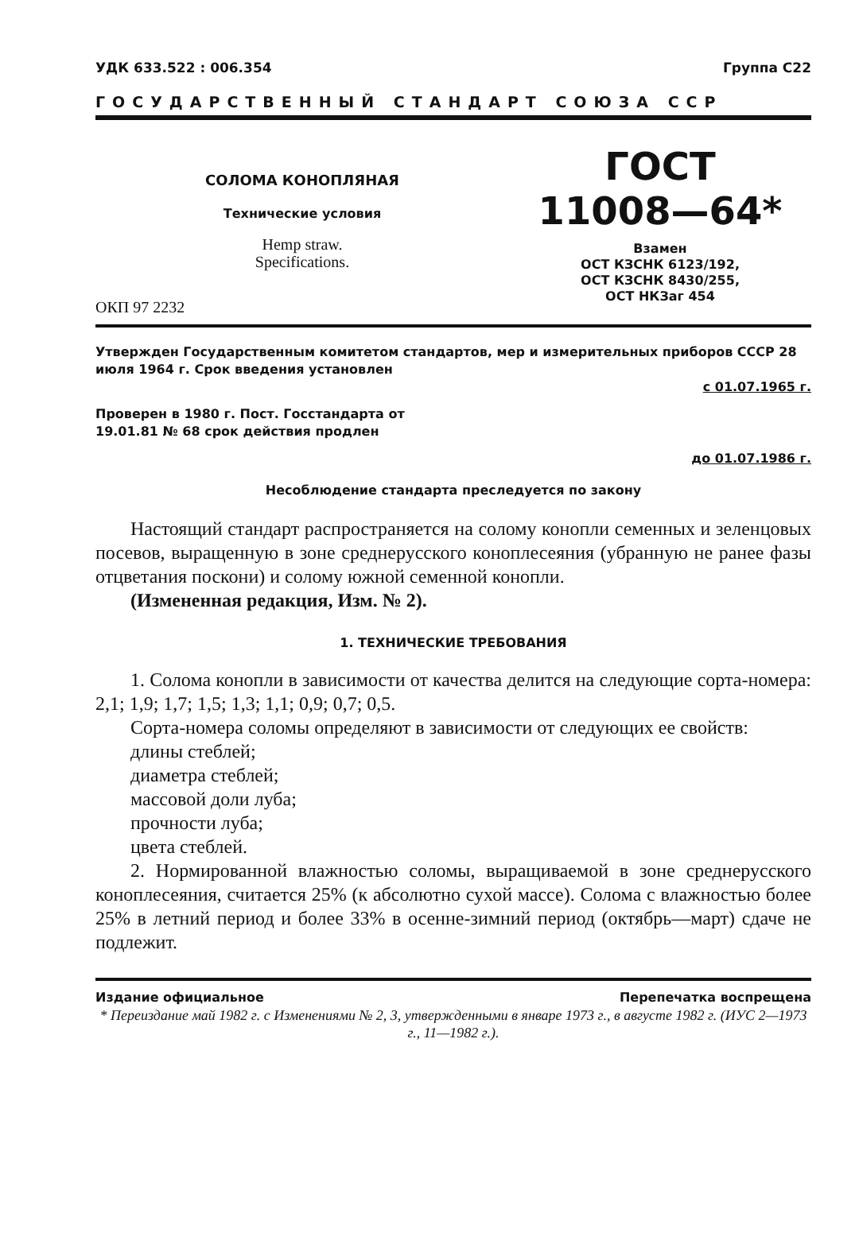УДК 633.522 : 006.354 Группа С22
ГОСУДАРСТВЕННЫЙ СТАНДАРТ СОЮЗА ССР
СОЛОМА КОНОПЛЯНАЯ
Технические условия
Hemp straw.
Specifications.
ОКП 97 2232
ГОСТ
11008—64*
Взамен
ОСТ КЗСНК 6123/192,
ОСТ КЗСНК 8430/255,
ОСТ НКЗаг 454
Утвержден Государственным комитетом стандартов, мер и измерительных приборов СССР 28 июля 1964 г. Срок введения установлен
с 01.07.1965 г.
Проверен в 1980 г. Пост. Госстандарта от
19.01.81 № 68 срок действия продлен
до 01.07.1986 г.
Несоблюдение стандарта преследуется по закону
Настоящий стандарт распространяется на солому конопли семенных и зеленцовых посевов, выращенную в зоне среднерусского коноплесеяния (убранную не ранее фазы отцветания поскони) и солому южной семенной конопли.
(Измененная редакция, Изм. № 2).
1. ТЕХНИЧЕСКИЕ ТРЕБОВАНИЯ
1. Солома конопли в зависимости от качества делится на следующие сорта-номера: 2,1; 1,9; 1,7; 1,5; 1,3; 1,1; 0,9; 0,7; 0,5.
Сорта-номера соломы определяют в зависимости от следующих ее свойств:
длины стеблей;
диаметра стеблей;
массовой доли луба;
прочности луба;
цвета стеблей.
2. Нормированной влажностью соломы, выращиваемой в зоне среднерусского коноплесеяния, считается 25% (к абсолютно сухой массе). Солома с влажностью более 25% в летний период и более 33% в осенне-зимний период (октябрь—март) сдаче не подлежит.
Издание официальное Перепечатка воспрещена
* Переиздание май 1982 г. с Изменениями № 2, 3, утвержденными в январе 1973 г., в августе 1982 г. (ИУС 2—1973 г., 11—1982 г.).